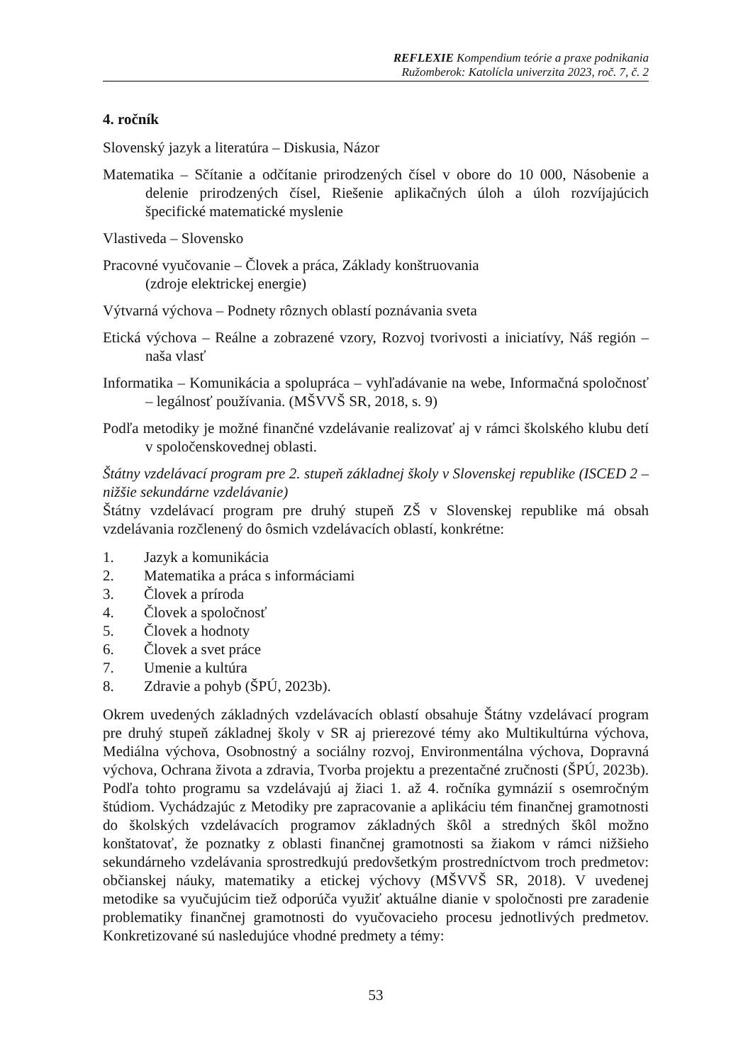REFLEXIE Kompendium teórie a praxe podnikania
Ružomberok: Katolícla univerzita 2023, roč. 7, č. 2
4. ročník
Slovenský jazyk a literatúra – Diskusia, Názor
Matematika – Sčítanie a odčítanie prirodzených čísel v obore do 10 000, Násobenie a delenie prirodzených čísel, Riešenie aplikačných úloh a úloh rozvíjajúcich špecifické matematické myslenie
Vlastiveda – Slovensko
Pracovné vyučovanie – Človek a práca, Základy konštruovania
(zdroje elektrickej energie)
Výtvarná výchova – Podnety rôznych oblastí poznávania sveta
Etická výchova – Reálne a zobrazené vzory, Rozvoj tvorivosti a iniciatívy, Náš región – naša vlasť
Informatika – Komunikácia a spolupráca – vyhľadávanie na webe, Informačná spoločnosť – legálnosť používania. (MŠVVŠ SR, 2018, s. 9)
Podľa metodiky je možné finančné vzdelávanie realizovať aj v rámci školského klubu detí v spoločenskovednej oblasti.
Štátny vzdelávací program pre 2. stupeň základnej školy v Slovenskej republike (ISCED 2 – nižšie sekundárne vzdelávanie)
Štátny vzdelávací program pre druhý stupeň ZŠ v Slovenskej republike má obsah vzdelávania rozčlenený do ôsmich vzdelávacích oblastí, konkrétne:
1. Jazyk a komunikácia
2. Matematika a práca s informáciami
3. Človek a príroda
4. Človek a spoločnosť
5. Človek a hodnoty
6. Človek a svet práce
7. Umenie a kultúra
8. Zdravie a pohyb (ŠPÚ, 2023b).
Okrem uvedených základných vzdelávacích oblastí obsahuje Štátny vzdelávací program pre druhý stupeň základnej školy v SR aj prierezové témy ako Multikultúrna výchova, Mediálna výchova, Osobnostný a sociálny rozvoj, Environmentálna výchova, Dopravná výchova, Ochrana života a zdravia, Tvorba projektu a prezentačné zručnosti (ŠPÚ, 2023b). Podľa tohto programu sa vzdelávajú aj žiaci 1. až 4. ročníka gymnázií s osemročným štúdiom. Vychádzajúc z Metodiky pre zapracovanie a aplikáciu tém finančnej gramotnosti do školských vzdelávacích programov základných škôl a stredných škôl možno konštatovať, že poznatky z oblasti finančnej gramotnosti sa žiakom v rámci nižšieho sekundárneho vzdelávania sprostredkujú predovšetkým prostredníctvom troch predmetov: občianskej náuky, matematiky a etickej výchovy (MŠVVŠ SR, 2018). V uvedenej metodike sa vyučujúcim tiež odporúča využiť aktuálne dianie v spoločnosti pre zaradenie problematiky finančnej gramotnosti do vyučovacieho procesu jednotlivých predmetov. Konkretizované sú nasledujúce vhodné predmety a témy:
53